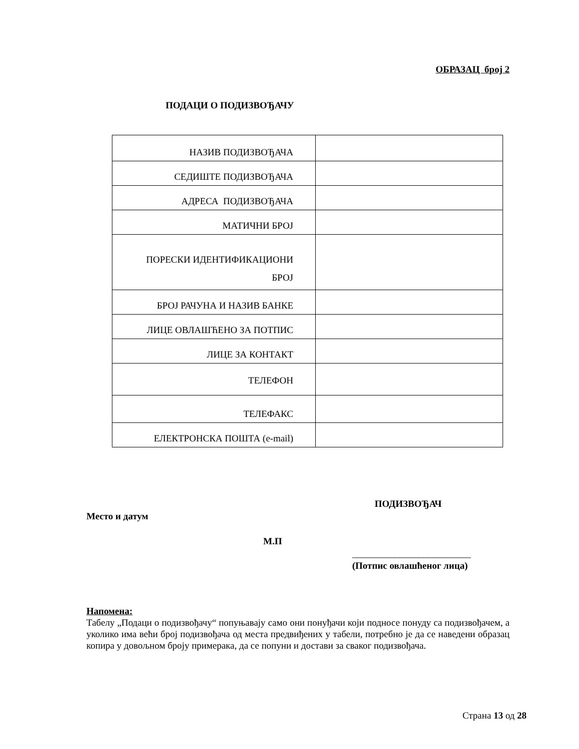ОБРАЗАЦ број 2
ПОДАЦИ О ПОДИЗВОЂАЧУ
| НАЗИВ ПОДИЗВОЂАЧА | |
| СЕДИШТЕ ПОДИЗВОЂАЧА | |
| АДРЕСА ПОДИЗВОЂАЧА | |
| МАТИЧНИ БРОЈ | |
| ПОРЕСКИ ИДЕНТИФИКАЦИОНИ БРОЈ | |
| БРОЈ РАЧУНА И НАЗИВ БАНКЕ | |
| ЛИЦЕ ОВЛАШЋЕНО ЗА ПОТПИС | |
| ЛИЦЕ ЗА КОНТАКТ | |
| ТЕЛЕФОН | |
| ТЕЛЕФАКС | |
| ЕЛЕКТРОНСКА ПОШТА (e-mail) | |
ПОДИЗВОЂАЧ
Место и датум
М.П
_________________________
(Потпис овлашћеног лица)
Напомена:
Табелу „Подаци о подизвођачу“ попуњавају само они понуђачи који подносе понуду са подизвођачем, а уколико има већи број подизвођача од места предвиђених у табели, потребно је да се наведени образац копира у довољном броју примерака, да се попуни и достави за сваког подизвођача.
Страна 13 од 28